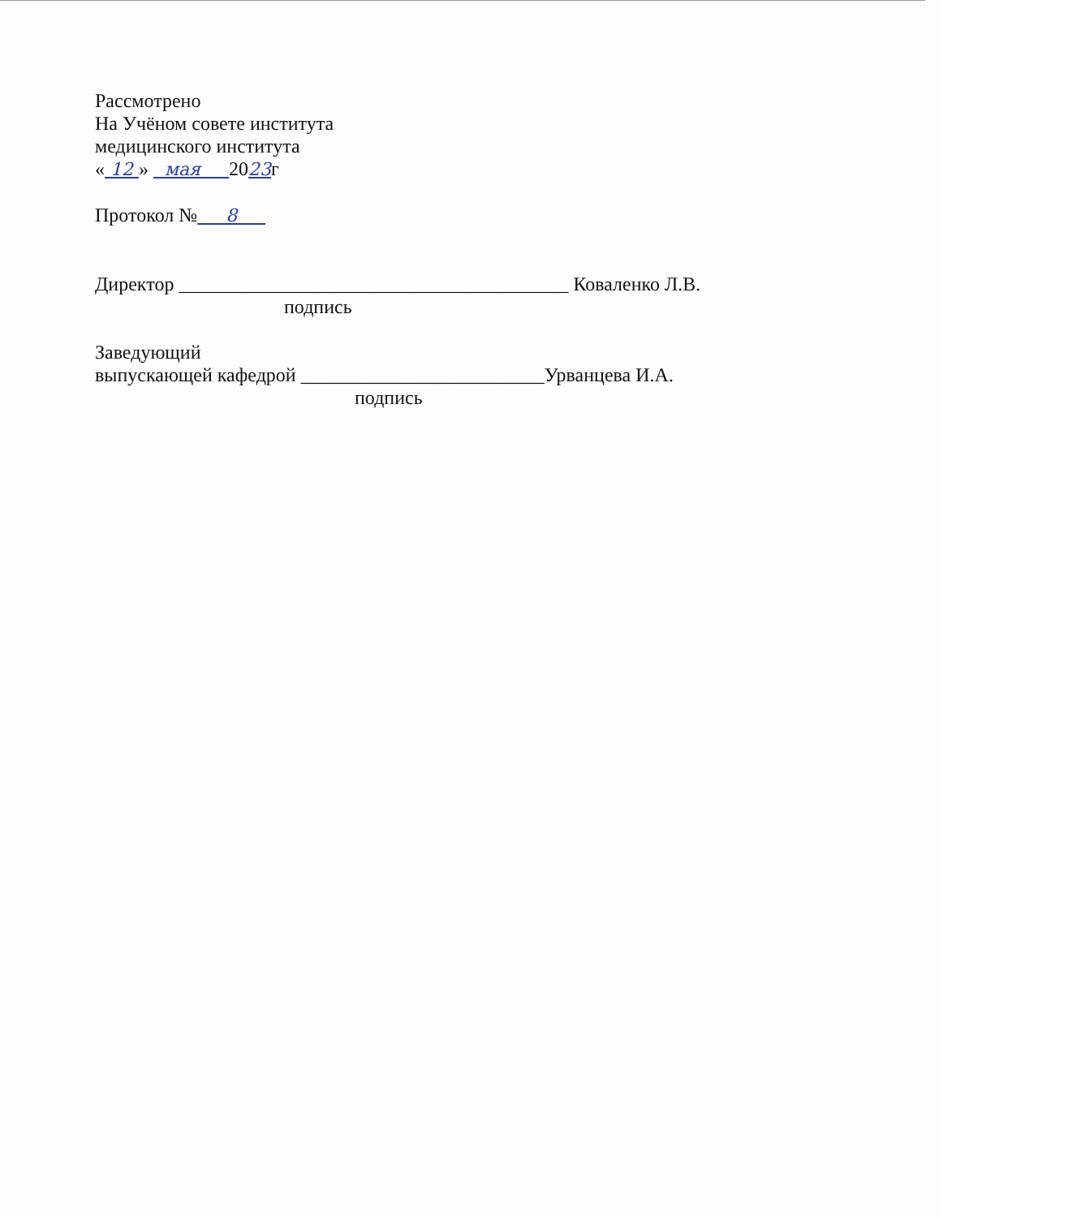Рассмотрено
На Учёном совете института
медицинского института
« 12 » мая 2023г
Протокол № 8
Директор ________________________________________ Коваленко Л.В.
подпись
Заведующий
выпускающей кафедрой _________________________Урванцева И.А.
подпись